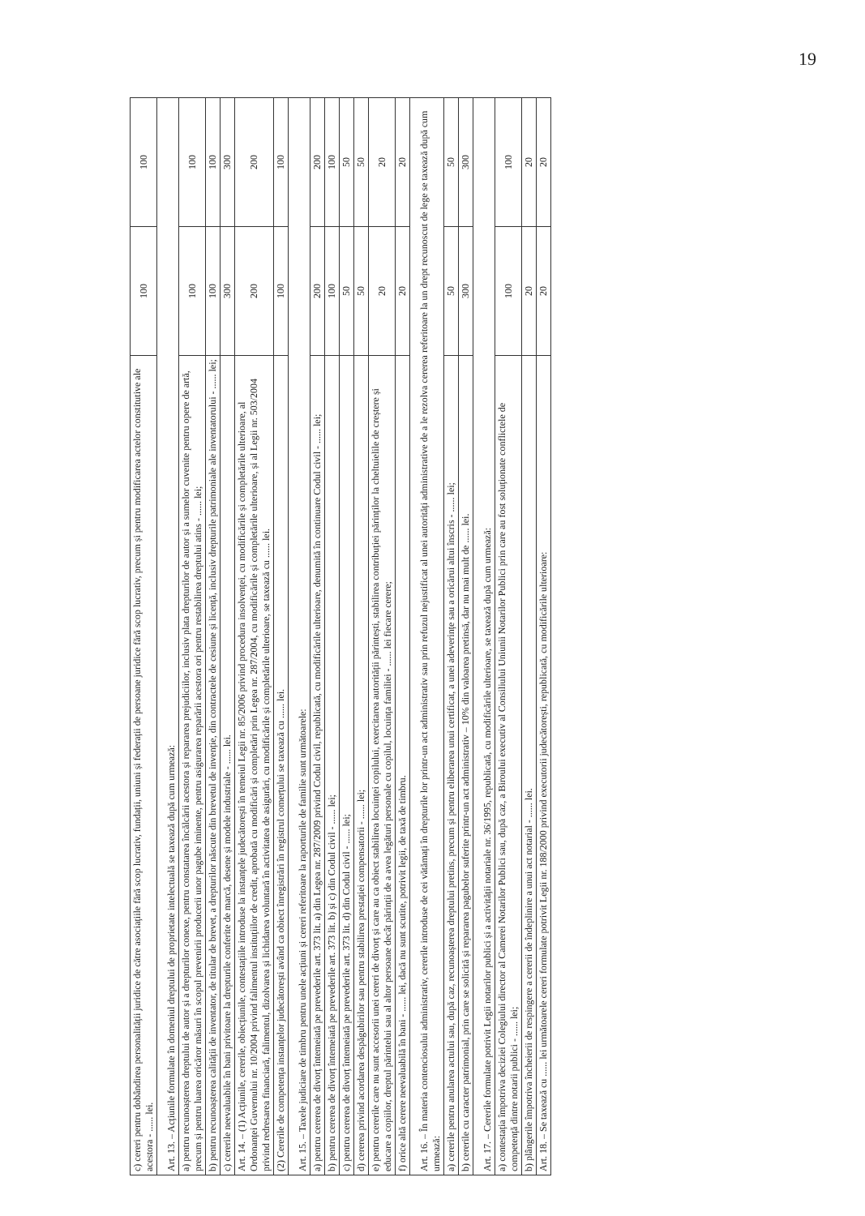19
| c) cereri pentru dobândirea personalității juridice de către asociațiile fără scop lucrativ, fundații, uniuni și federații de persoane juridice fără scop lucrativ, precum și pentru modificarea actelor constitutive ale acestora - ...... lei. | 100 | 100 |
| Art. 13. – Acțiunile formulate în domeniul dreptului de proprietate intelectuală se taxează după cum urmează: | | |
| a) pentru recunoașterea dreptului de autor și a drepturilor conexe, pentru constatarea încălcării acestora și repararea prejudiciilor, inclusiv plata drepturilor de autor și a sumelor cuvenite pentru opere de artă, precum și pentru luarea oricăror măsuri în scopul prevenirii producerii unor pagube iminente, pentru asigurarea reparării acestora ori pentru restabilirea dreptului atins - ...... lei; | 100 | 100 |
| b) pentru recunoașterea calității de inventator, de titular de brevet, a drepturilor născute din brevetul de invenție, din contractele de cesiune și licență, inclusiv drepturile patrimoniale ale inventatorului - ...... lei; | 100 | 100 |
| c) cererile neevaluabile în bani privitoare la drepturile conferite de marcă, desene și modele industriale - ...... lei. | 300 | 300 |
| Art. 14. – (1) Acțiunile, cererile, obiecțiunile, contestațiile introduse la instanțele judecătorești în temeiul Legii nr. 85/2006 privind procedura insolvenței, cu modificările și completările ulterioare, al Ordonanței Guvernului nr. 10/2004 privind falimentul instituțiilor de credit, aprobată cu modificări și completări prin Legea nr. 287/2004, cu modificările și completările ulterioare, și al Legii nr. 503/2004 privind redresarea financiară, falimentul, dizolvarea și lichidarea voluntară în activitatea de asigurări, cu modificările și completările ulterioare, se taxează cu ...... lei. | 200 | 200 |
| (2) Cererile de competența instanțelor judecătorești având ca obiect înregistrări în registrul comerțului se taxează cu ...... lei. | 100 | 100 |
| Art. 15. – Taxele judiciare de timbru pentru unele acțiuni și cereri referitoare la raporturile de familie sunt următoarele: | | |
| a) pentru cererea de divorț întemeiată pe prevederile art. 373 lit. a) din Legea nr. 287/2009 privind Codul civil, republicată, cu modificările ulterioare, denumită în continuare Codul civil - ...... lei; | 200 | 200 |
| b) pentru cererea de divorț întemeiată pe prevederile art. 373 lit. b) și c) din Codul civil - ...... lei; | 100 | 100 |
| c) pentru cererea de divorț întemeiată pe prevederile art. 373 lit. d) din Codul civil - ...... lei; | 50 | 50 |
| d) cererea privind acordarea despăgubirilor sau pentru stabilirea prestației compensatorii - ...... lei; | 50 | 50 |
| e) pentru cererile care nu sunt accesorii unei cereri de divorț și care au ca obiect stabilirea locuinței copilului, exercitarea autorității părintești, stabilirea contribuției părinților la cheltuielile de creștere și educare a copiilor, dreptul părintelui sau al altor persoane decât părinții de a avea legături personale cu copilul, locuința familiei - ...... lei fiecare cerere; | 20 | 20 |
| f) orice altă cerere neevaluabilă în bani - ...... lei, dacă nu sunt scutite, potrivit legii, de taxă de timbru. | 20 | 20 |
| Art. 16. – În materia contenciosului administrativ, cererile introduse de cei vătămați în drepturile lor printr-un act administrativ sau prin refuzul nejustificat al unei autorități administrative de a le rezolva cererea referitoare la un drept recunoscut de lege se taxează după cum urmează: | | |
| a) cererile pentru anularea actului sau, după caz, recunoașterea dreptului pretins, precum și pentru eliberarea unui certificat, a unei adeverințe sau a oricărui altui înscris - ...... lei; | 50 | 50 |
| b) cererile cu caracter patrimonial, prin care se solicită și repararea pagubelor suferite printr-un act administrativ – 10% din valoarea pretinsă, dar nu mai mult de ...... lei. | 300 | 300 |
| Art. 17. – Cererile formulate potrivit Legii notarilor publici și a activității notariale nr. 36/1995, republicată, cu modificările ulterioare, se taxează după cum urmează: | | |
| a) contestația împotriva deciziei Colegiului director al Camerei Notarilor Publici sau, după caz, a Biroului executiv al Consiliului Uniunii Notarilor Publici prin care au fost soluționate conflictele de competență dintre notarii publici - ...... lei; | 100 | 100 |
| b) plângerile împotriva încheierii de respingere a cererii de îndeplinire a unui act notarial - ...... lei. | 20 | 20 |
| Art. 18. – Se taxează cu ...... lei următoarele cereri formulate potrivit Legii nr. 188/2000 privind executorii judecătorești, republicată, cu modificările ulterioare: | 20 | 20 |